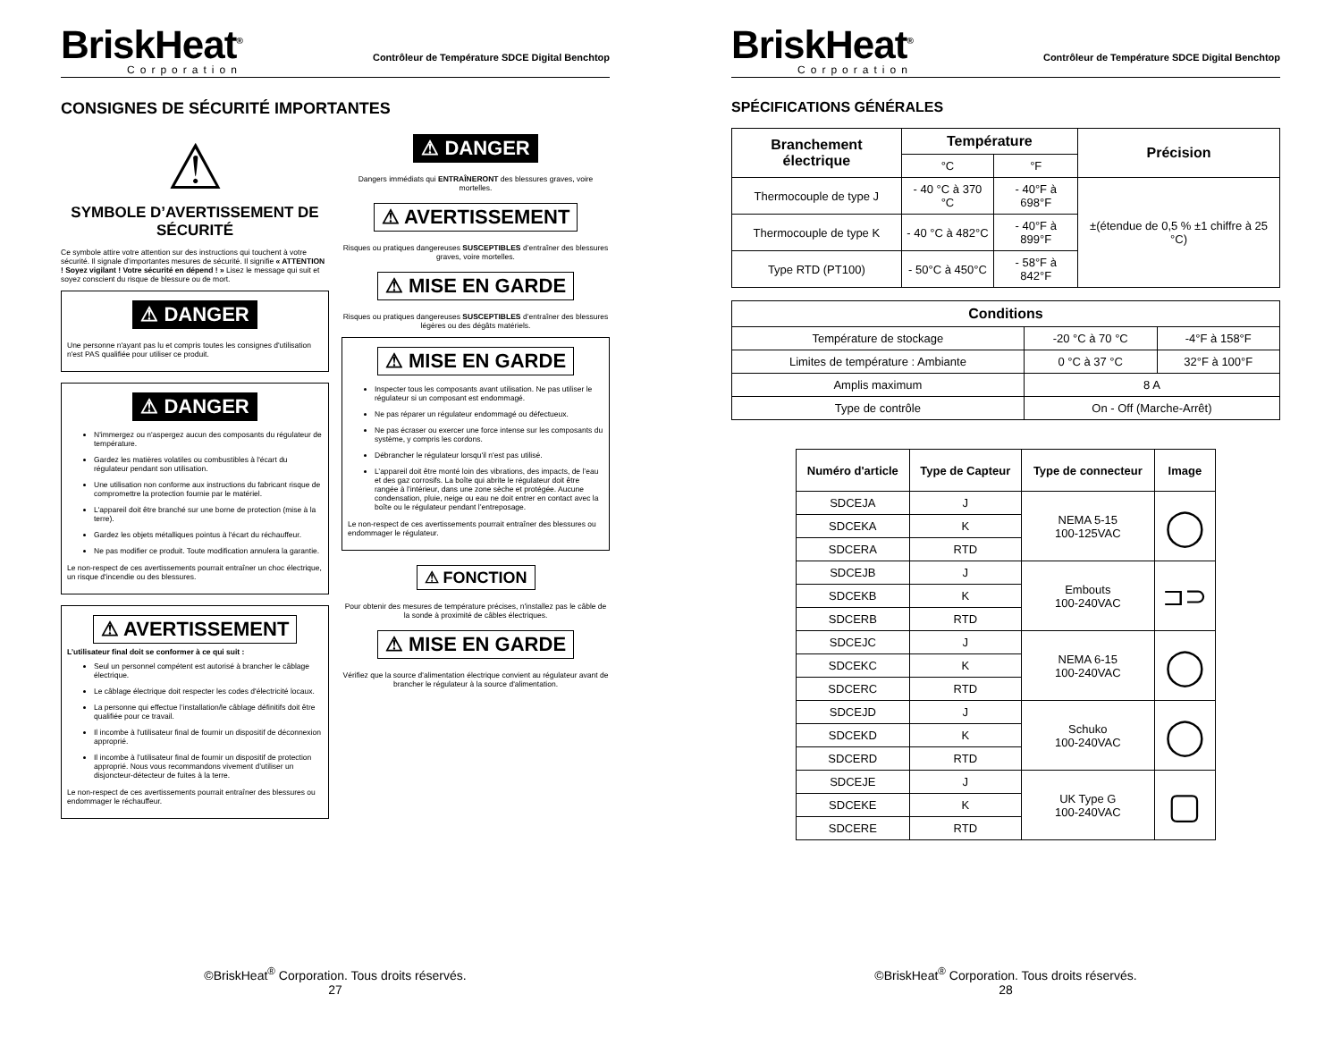BriskHeat<sup>®</sup>
Corporation
Contrôleur de Température SDCE Digital Benchtop
CONSIGNES DE SÉCURITÉ IMPORTANTES
⚠
SYMBOLE D’AVERTISSEMENT DE SÉCURITÉ
Ce symbole attire votre attention sur des instructions qui touchent à votre sécurité. Il signale d’importantes mesures de sécurité. Il signifie « ATTENTION ! Soyez vigilant ! Votre sécurité en dépend ! » Lisez le message qui suit et soyez conscient du risque de blessure ou de mort.
⚠ DANGER
Une personne n'ayant pas lu et compris toutes les consignes d'utilisation n'est PAS qualifiée pour utiliser ce produit.
⚠ DANGER
N'immergez ou n'aspergez aucun des composants du régulateur de température.
Gardez les matières volatiles ou combustibles à l'écart du régulateur pendant son utilisation.
Une utilisation non conforme aux instructions du fabricant risque de compromettre la protection fournie par le matériel.
L'appareil doit être branché sur une borne de protection (mise à la terre).
Gardez les objets métalliques pointus à l'écart du réchauffeur.
Ne pas modifier ce produit. Toute modification annulera la garantie.
Le non-respect de ces avertissements pourrait entraîner un choc électrique, un risque d'incendie ou des blessures.
⚠ AVERTISSEMENT
L’utilisateur final doit se conformer à ce qui suit :
Seul un personnel compétent est autorisé à brancher le câblage électrique.
Le câblage électrique doit respecter les codes d'électricité locaux.
La personne qui effectue l’installation/le câblage définitifs doit être qualifiée pour ce travail.
Il incombe à l'utilisateur final de fournir un dispositif de déconnexion approprié.
Il incombe à l’utilisateur final de fournir un dispositif de protection approprié. Nous vous recommandons vivement d’utiliser un disjoncteur-détecteur de fuites à la terre.
Le non-respect de ces avertissements pourrait entraîner des blessures ou endommager le réchauffeur.
⚠ DANGER
Dangers immédiats qui ENTRAÎNERONT des blessures graves, voire mortelles.
⚠ AVERTISSEMENT
Risques ou pratiques dangereuses SUSCEPTIBLES d’entraîner des blessures graves, voire mortelles.
⚠ MISE EN GARDE
Risques ou pratiques dangereuses SUSCEPTIBLES d’entraîner des blessures légères ou des dégâts matériels.
⚠ MISE EN GARDE
Inspecter tous les composants avant utilisation. Ne pas utiliser le régulateur si un composant est endommagé.
Ne pas réparer un régulateur endommagé ou défectueux.
Ne pas écraser ou exercer une force intense sur les composants du système, y compris les cordons.
Débrancher le régulateur lorsqu'il n'est pas utilisé.
L’appareil doit être monté loin des vibrations, des impacts, de l’eau et des gaz corrosifs. La boîte qui abrite le régulateur doit être rangée à l’intérieur, dans une zone sèche et protégée. Aucune condensation, pluie, neige ou eau ne doit entrer en contact avec la boîte ou le régulateur pendant l’entreposage.
Le non-respect de ces avertissements pourrait entraîner des blessures ou endommager le régulateur.
⚠ FONCTION
Pour obtenir des mesures de température précises, n'installez pas le câble de la sonde à proximité de câbles électriques.
⚠ MISE EN GARDE
Vérifiez que la source d'alimentation électrique convient au régulateur avant de brancher le régulateur à la source d'alimentation.
©BriskHeat<sup>®</sup> Corporation. Tous droits réservés.
27
BriskHeat<sup>®</sup>
Corporation
Contrôleur de Température SDCE Digital Benchtop
SPÉCIFICATIONS GÉNÉRALES
| Branchement électrique | Température | | Précision |
| --- | --- | --- | --- |
| | °C | °F | |
| Thermocouple de type J | - 40 °C à 370 °C | - 40°F à 698°F | ±(étendue de 0,5 % ±1 chiffre à 25 °C) |
| Thermocouple de type K | - 40 °C à 482°C | - 40°F à 899°F | |
| Type RTD (PT100) | - 50°C à 450°C | - 58°F à 842°F | |
| Conditions | | |
| --- | --- | --- |
| Température de stockage | -20 °C à 70 °C | -4°F à 158°F |
| Limites de température : Ambiante | 0 °C à 37 °C | 32°F à 100°F |
| Amplis maximum | 8 A | |
| Type de contrôle | On - Off (Marche-Arrêt) | |
| Numéro d'article | Type de Capteur | Type de connecteur | Image |
| --- | --- | --- | --- |
| SDCEJA | J | NEMA 5-15 100-125VAC | ◯ |
| SDCEKA | K | | |
| SDCERA | RTD | | |
| SDCEJB | J | Embouts 100-240VAC | ⊐⊃ |
| SDCEKB | K | | |
| SDCERB | RTD | | |
| SDCEJC | J | NEMA 6-15 100-240VAC | ◯ |
| SDCEKC | K | | |
| SDCERC | RTD | | |
| SDCEJD | J | Schuko 100-240VAC | ◯ |
| SDCEKD | K | | |
| SDCERD | RTD | | |
| SDCEJE | J | UK Type G 100-240VAC | ▢ |
| SDCEKE | K | | |
| SDCERE | RTD | | |
©BriskHeat<sup>®</sup> Corporation. Tous droits réservés.
28